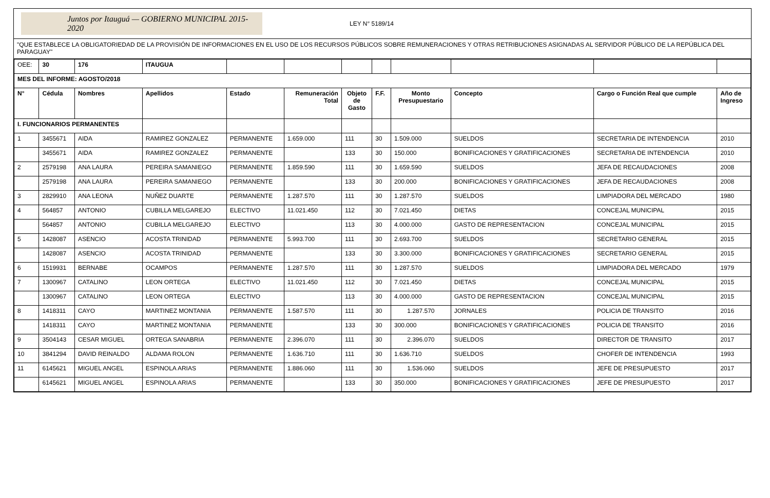Juntos por Itauguá — GOBIERNO MUNICIPAL 2015-2020
LEY N° 5189/14
"QUE ESTABLECE LA OBLIGATORIEDAD DE LA PROVISIÓN DE INFORMACIONES EN EL USO DE LOS RECURSOS PÚBLICOS SOBRE REMUNERACIONES Y OTRAS RETRIBUCIONES ASIGNADAS AL SERVIDOR PÚBLICO DE LA REPÚBLICA DEL PARAGUAY"
| OEE: | 30 | 176 | ITAUGUA | | | | | | | | |
| MES DEL INFORME: AGOSTO/2018 | | | | | | | | | | | |
| N° | Cédula | Nombres | Apellidos | Estado | Remuneración Total | Objeto de Gasto | F.F. | Monto Presupuestario | Concepto | Cargo o Función Real que cumple | Año de Ingreso |
| I. FUNCIONARIOS PERMANENTES | | | | | | | | | | | |
| 1 | 3455671 | AIDA | RAMIREZ GONZALEZ | PERMANENTE | 1.659.000 | 111 | 30 | 1.509.000 | SUELDOS | SECRETARIA DE INTENDENCIA | 2010 |
| | 3455671 | AIDA | RAMIREZ GONZALEZ | PERMANENTE | | 133 | 30 | 150.000 | BONIFICACIONES Y GRATIFICACIONES | SECRETARIA DE INTENDENCIA | 2010 |
| 2 | 2579198 | ANA LAURA | PEREIRA SAMANIEGO | PERMANENTE | 1.859.590 | 111 | 30 | 1.659.590 | SUELDOS | JEFA DE RECAUDACIONES | 2008 |
| | 2579198 | ANA LAURA | PEREIRA SAMANIEGO | PERMANENTE | | 133 | 30 | 200.000 | BONIFICACIONES Y GRATIFICACIONES | JEFA DE RECAUDACIONES | 2008 |
| 3 | 2829910 | ANA LEONA | NUÑEZ DUARTE | PERMANENTE | 1.287.570 | 111 | 30 | 1.287.570 | SUELDOS | LIMPIADORA DEL MERCADO | 1980 |
| 4 | 564857 | ANTONIO | CUBILLA MELGAREJO | ELECTIVO | 11.021.450 | 112 | 30 | 7.021.450 | DIETAS | CONCEJAL MUNICIPAL | 2015 |
| | 564857 | ANTONIO | CUBILLA MELGAREJO | ELECTIVO | | 113 | 30 | 4.000.000 | GASTO DE REPRESENTACION | CONCEJAL MUNICIPAL | 2015 |
| 5 | 1428087 | ASENCIO | ACOSTA TRINIDAD | PERMANENTE | 5.993.700 | 111 | 30 | 2.693.700 | SUELDOS | SECRETARIO GENERAL | 2015 |
| | 1428087 | ASENCIO | ACOSTA TRINIDAD | PERMANENTE | | 133 | 30 | 3.300.000 | BONIFICACIONES Y GRATIFICACIONES | SECRETARIO GENERAL | 2015 |
| 6 | 1519931 | BERNABE | OCAMPOS | PERMANENTE | 1.287.570 | 111 | 30 | 1.287.570 | SUELDOS | LIMPIADORA DEL MERCADO | 1979 |
| 7 | 1300967 | CATALINO | LEON ORTEGA | ELECTIVO | 11.021.450 | 112 | 30 | 7.021.450 | DIETAS | CONCEJAL MUNICIPAL | 2015 |
| | 1300967 | CATALINO | LEON ORTEGA | ELECTIVO | | 113 | 30 | 4.000.000 | GASTO DE REPRESENTACION | CONCEJAL MUNICIPAL | 2015 |
| 8 | 1418311 | CAYO | MARTINEZ MONTANIA | PERMANENTE | 1.587.570 | 111 | 30 | 1.287.570 | JORNALES | POLICIA DE TRANSITO | 2016 |
| | 1418311 | CAYO | MARTINEZ MONTANIA | PERMANENTE | | 133 | 30 | 300.000 | BONIFICACIONES Y GRATIFICACIONES | POLICIA DE TRANSITO | 2016 |
| 9 | 3504143 | CESAR MIGUEL | ORTEGA SANABRIA | PERMANENTE | 2.396.070 | 111 | 30 | 2.396.070 | SUELDOS | DIRECTOR DE TRANSITO | 2017 |
| 10 | 3841294 | DAVID REINALDO | ALDAMA ROLON | PERMANENTE | 1.636.710 | 111 | 30 | 1.636.710 | SUELDOS | CHOFER DE INTENDENCIA | 1993 |
| 11 | 6145621 | MIGUEL ANGEL | ESPINOLA ARIAS | PERMANENTE | 1.886.060 | 111 | 30 | 1.536.060 | SUELDOS | JEFE DE PRESUPUESTO | 2017 |
| | 6145621 | MIGUEL ANGEL | ESPINOLA ARIAS | PERMANENTE | | 133 | 30 | 350.000 | BONIFICACIONES Y GRATIFICACIONES | JEFE DE PRESUPUESTO | 2017 |